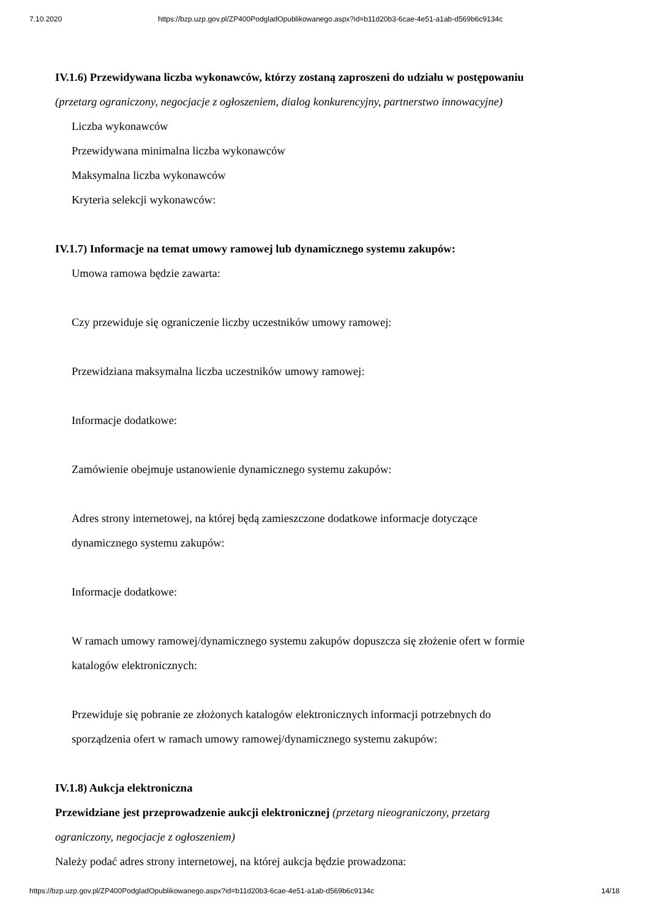7.10.2020 https://bzp.uzp.gov.pl/ZP400PodgladOpublikowanego.aspx?id=b11d20b3-6cae-4e51-a1ab-d569b6c9134c
IV.1.6) Przewidywana liczba wykonawców, którzy zostaną zaproszeni do udziału w postępowaniu
(przetarg ograniczony, negocjacje z ogłoszeniem, dialog konkurencyjny, partnerstwo innowacyjne)
Liczba wykonawców
Przewidywana minimalna liczba wykonawców
Maksymalna liczba wykonawców
Kryteria selekcji wykonawców:
IV.1.7) Informacje na temat umowy ramowej lub dynamicznego systemu zakupów:
Umowa ramowa będzie zawarta:
Czy przewiduje się ograniczenie liczby uczestników umowy ramowej:
Przewidziana maksymalna liczba uczestników umowy ramowej:
Informacje dodatkowe:
Zamówienie obejmuje ustanowienie dynamicznego systemu zakupów:
Adres strony internetowej, na której będą zamieszczone dodatkowe informacje dotyczące
dynamicznego systemu zakupów:
Informacje dodatkowe:
W ramach umowy ramowej/dynamicznego systemu zakupów dopuszcza się złożenie ofert w formie
katalogów elektronicznych:
Przewiduje się pobranie ze złożonych katalogów elektronicznych informacji potrzebnych do
sporządzenia ofert w ramach umowy ramowej/dynamicznego systemu zakupów:
IV.1.8) Aukcja elektroniczna
Przewidziane jest przeprowadzenie aukcji elektronicznej (przetarg nieograniczony, przetarg
ograniczony, negocjacje z ogłoszeniem)
Należy podać adres strony internetowej, na której aukcja będzie prowadzona:
https://bzp.uzp.gov.pl/ZP400PodgladOpublikowanego.aspx?id=b11d20b3-6cae-4e51-a1ab-d569b6c9134c 14/18